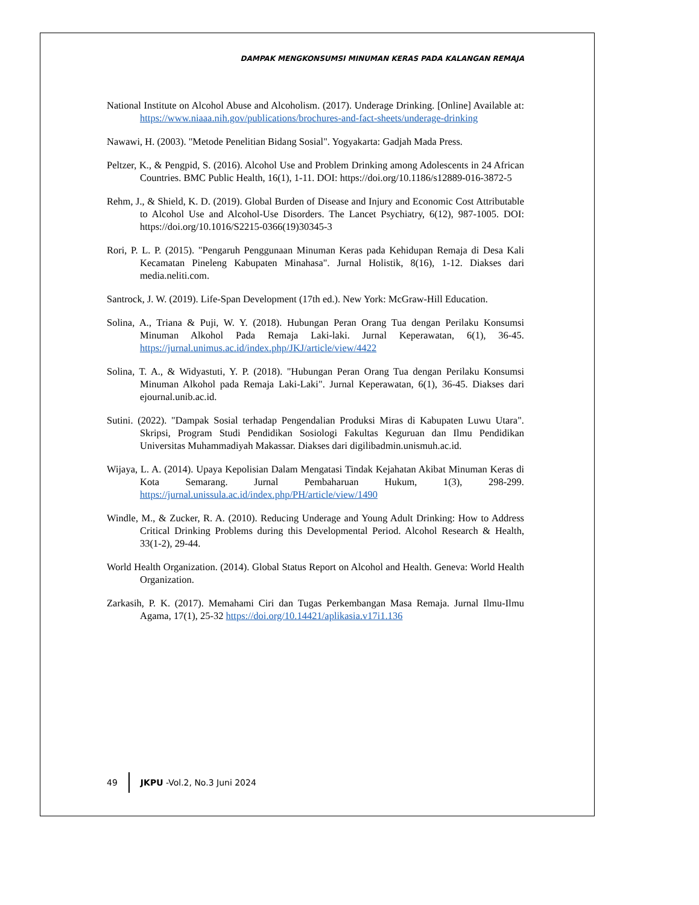DAMPAK MENGKONSUMSI MINUMAN KERAS PADA KALANGAN REMAJA
National Institute on Alcohol Abuse and Alcoholism. (2017). Underage Drinking. [Online] Available at: https://www.niaaa.nih.gov/publications/brochures-and-fact-sheets/underage-drinking
Nawawi, H. (2003). "Metode Penelitian Bidang Sosial". Yogyakarta: Gadjah Mada Press.
Peltzer, K., & Pengpid, S. (2016). Alcohol Use and Problem Drinking among Adolescents in 24 African Countries. BMC Public Health, 16(1), 1-11. DOI: https://doi.org/10.1186/s12889-016-3872-5
Rehm, J., & Shield, K. D. (2019). Global Burden of Disease and Injury and Economic Cost Attributable to Alcohol Use and Alcohol-Use Disorders. The Lancet Psychiatry, 6(12), 987-1005. DOI: https://doi.org/10.1016/S2215-0366(19)30345-3
Rori, P. L. P. (2015). "Pengaruh Penggunaan Minuman Keras pada Kehidupan Remaja di Desa Kali Kecamatan Pineleng Kabupaten Minahasa". Jurnal Holistik, 8(16), 1-12. Diakses dari media.neliti.com.
Santrock, J. W. (2019). Life-Span Development (17th ed.). New York: McGraw-Hill Education.
Solina, A., Triana & Puji, W. Y. (2018). Hubungan Peran Orang Tua dengan Perilaku Konsumsi Minuman Alkohol Pada Remaja Laki-laki. Jurnal Keperawatan, 6(1), 36-45. https://jurnal.unimus.ac.id/index.php/JKJ/article/view/4422
Solina, T. A., & Widyastuti, Y. P. (2018). "Hubungan Peran Orang Tua dengan Perilaku Konsumsi Minuman Alkohol pada Remaja Laki-Laki". Jurnal Keperawatan, 6(1), 36-45. Diakses dari ejournal.unib.ac.id.
Sutini. (2022). "Dampak Sosial terhadap Pengendalian Produksi Miras di Kabupaten Luwu Utara". Skripsi, Program Studi Pendidikan Sosiologi Fakultas Keguruan dan Ilmu Pendidikan Universitas Muhammadiyah Makassar. Diakses dari digilibadmin.unismuh.ac.id.
Wijaya, L. A. (2014). Upaya Kepolisian Dalam Mengatasi Tindak Kejahatan Akibat Minuman Keras di Kota Semarang. Jurnal Pembaharuan Hukum, 1(3), 298-299. https://jurnal.unissula.ac.id/index.php/PH/article/view/1490
Windle, M., & Zucker, R. A. (2010). Reducing Underage and Young Adult Drinking: How to Address Critical Drinking Problems during this Developmental Period. Alcohol Research & Health, 33(1-2), 29-44.
World Health Organization. (2014). Global Status Report on Alcohol and Health. Geneva: World Health Organization.
Zarkasih, P. K. (2017). Memahami Ciri dan Tugas Perkembangan Masa Remaja. Jurnal Ilmu-Ilmu Agama, 17(1), 25-32 https://doi.org/10.14421/aplikasia.v17i1.136
49 JKPU -Vol.2, No.3 Juni 2024